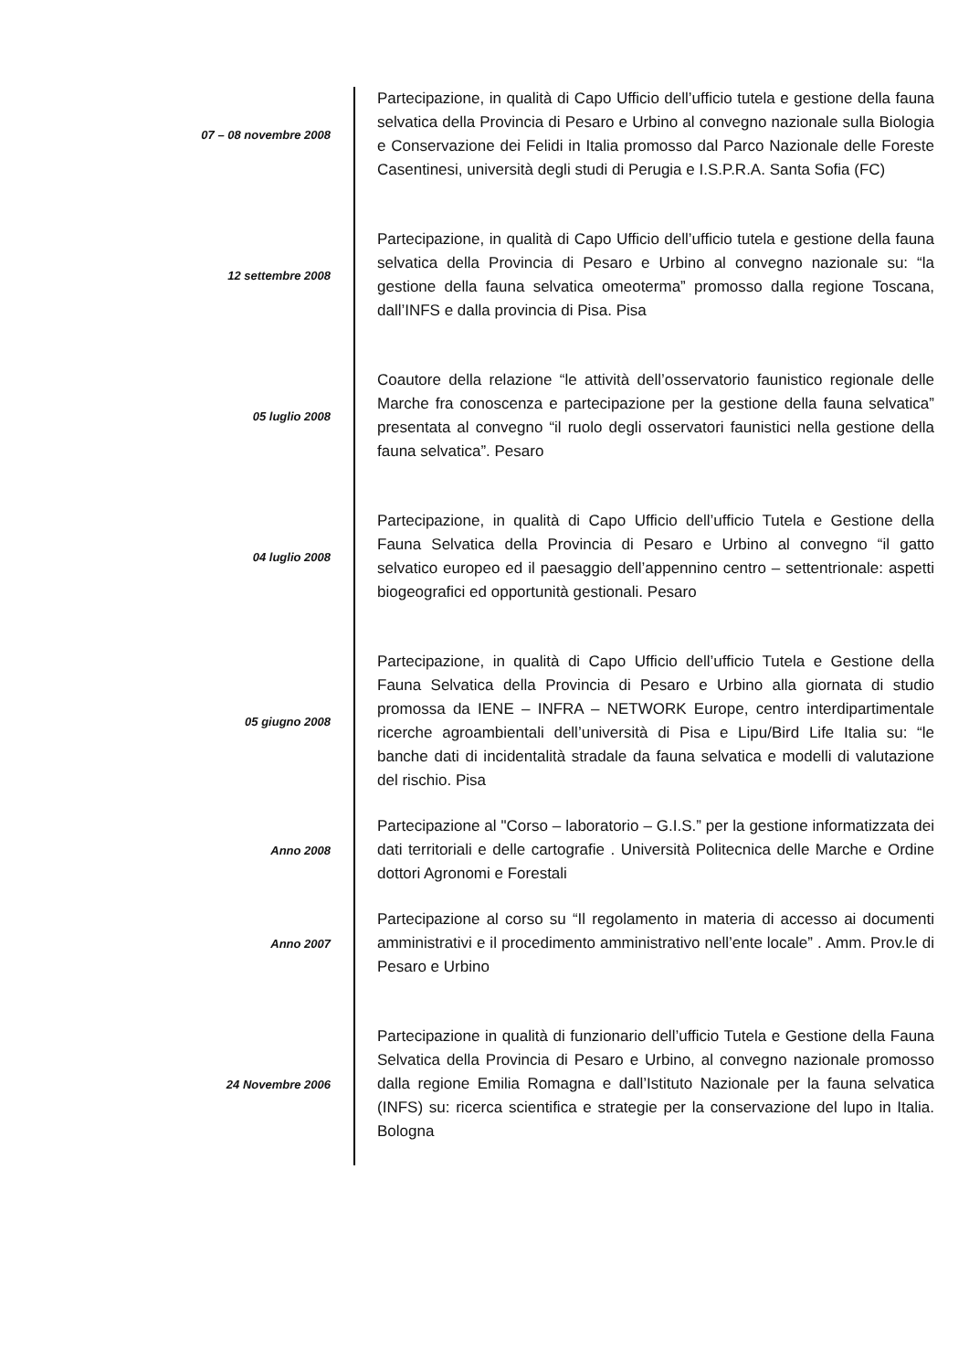| 07 – 08 novembre 2008 | Partecipazione, in qualità di Capo Ufficio dell’ufficio tutela e gestione della fauna selvatica della Provincia di Pesaro e Urbino al convegno nazionale sulla Biologia e Conservazione dei Felidi in Italia promosso dal Parco Nazionale delle Foreste Casentinesi, università degli studi di Perugia e I.S.P.R.A. Santa Sofia (FC) |
| 12 settembre 2008 | Partecipazione, in qualità di Capo Ufficio dell’ufficio tutela e gestione della fauna selvatica della Provincia di Pesaro e Urbino al convegno nazionale su: “la gestione della fauna selvatica omeoterma” promosso dalla regione Toscana, dall’INFS e dalla provincia di Pisa. Pisa |
| 05 luglio 2008 | Coautore della relazione “le attività dell’osservatorio faunistico regionale delle Marche fra conoscenza e partecipazione per la gestione della fauna selvatica” presentata al convegno “il ruolo degli osservatori faunistici nella gestione della fauna selvatica”. Pesaro |
| 04 luglio 2008 | Partecipazione, in qualità di Capo Ufficio dell’ufficio Tutela e Gestione della Fauna Selvatica della Provincia di Pesaro e Urbino al convegno “il gatto selvatico europeo ed il paesaggio dell’appennino centro – settentrionale: aspetti biogeografici ed opportunità gestionali. Pesaro |
| 05 giugno 2008 | Partecipazione, in qualità di Capo Ufficio dell’ufficio Tutela e Gestione della Fauna Selvatica della Provincia di Pesaro e Urbino alla giornata di studio promossa da IENE – INFRA – NETWORK Europe, centro interdipartimentale ricerche agroambientali dell’università di Pisa e Lipu/Bird Life Italia su: “le banche dati di incidentalità stradale da fauna selvatica e modelli di valutazione del rischio. Pisa |
| Anno 2008 | Partecipazione al "Corso – laboratorio – G.I.S.” per la gestione informatizzata dei dati territoriali e delle cartografie . Università Politecnica delle Marche e Ordine dottori Agronomi e Forestali |
| Anno 2007 | Partecipazione al corso su “Il regolamento in materia di accesso ai documenti amministrativi e il procedimento amministrativo nell’ente locale” . Amm. Prov.le di Pesaro e Urbino |
| 24 Novembre 2006 | Partecipazione in qualità di funzionario dell’ufficio Tutela e Gestione della Fauna Selvatica della Provincia di Pesaro e Urbino, al convegno nazionale promosso dalla regione Emilia Romagna e dall’Istituto Nazionale per la fauna selvatica (INFS) su: ricerca scientifica e strategie per la conservazione del lupo in Italia. Bologna |